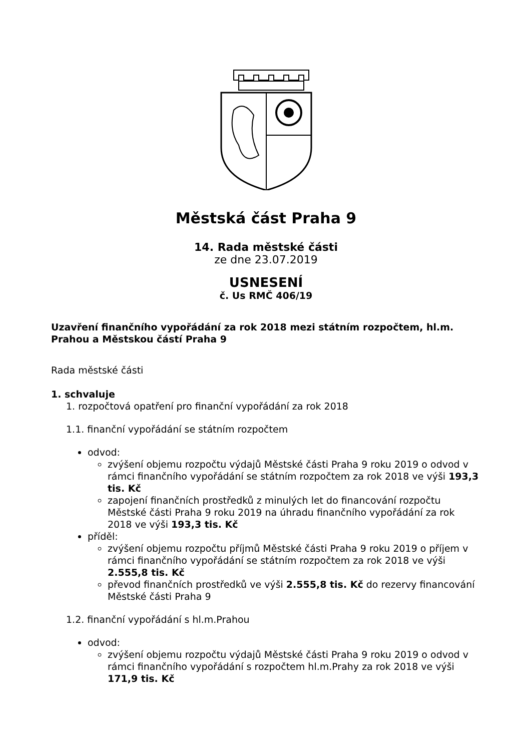Městská část Praha 9
14. Rada městské části
ze dne 23.07.2019
USNESENÍ
č. Us RMČ 406/19
Uzavření finančního vypořádání za rok 2018 mezi státním rozpočtem, hl.m. Prahou a Městskou částí Praha 9
Rada městské části
1. schvaluje
1. rozpočtová opatření pro finanční vypořádání za rok 2018
1.1. finanční vypořádání se státním rozpočtem
odvod:
zvýšení objemu rozpočtu výdajů Městské části Praha 9 roku 2019 o odvod v rámci finančního vypořádání se státním rozpočtem za rok 2018 ve výši 193,3 tis. Kč
zapojení finančních prostředků z minulých let do financování rozpočtu Městské části Praha 9 roku 2019 na úhradu finančního vypořádání za rok 2018 ve výši 193,3 tis. Kč
příděl:
zvýšení objemu rozpočtu příjmů Městské části Praha 9 roku 2019 o příjem v rámci finančního vypořádání se státním rozpočtem za rok 2018 ve výši 2.555,8 tis. Kč
převod finančních prostředků ve výši 2.555,8 tis. Kč do rezervy financování Městské části Praha 9
1.2. finanční vypořádání s hl.m.Prahou
odvod:
zvýšení objemu rozpočtu výdajů Městské části Praha 9 roku 2019 o odvod v rámci finančního vypořádání s rozpočtem hl.m.Prahy za rok 2018 ve výši 171,9 tis. Kč